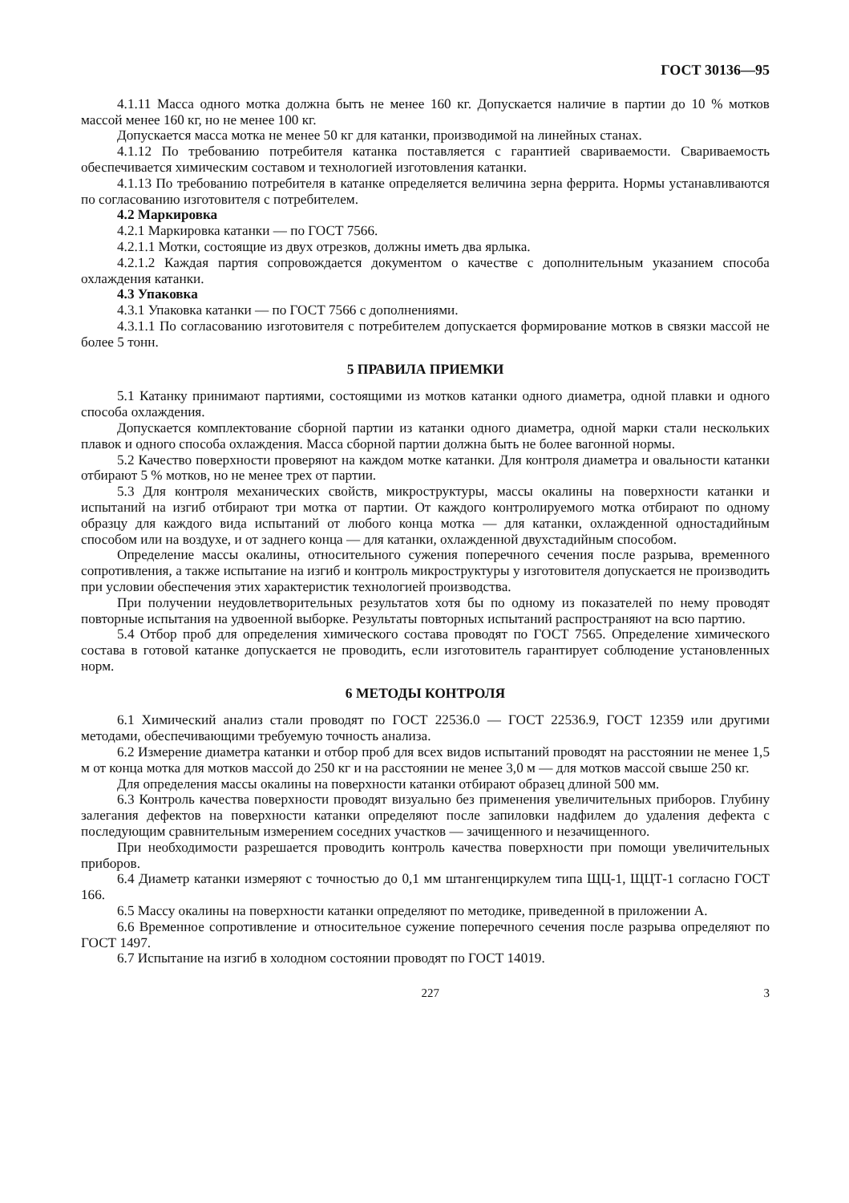ГОСТ 30136—95
4.1.11 Масса одного мотка должна быть не менее 160 кг. Допускается наличие в партии до 10 % мотков массой менее 160 кг, но не менее 100 кг.
Допускается масса мотка не менее 50 кг для катанки, производимой на линейных станах.
4.1.12 По требованию потребителя катанка поставляется с гарантией свариваемости. Свариваемость обеспечивается химическим составом и технологией изготовления катанки.
4.1.13 По требованию потребителя в катанке определяется величина зерна феррита. Нормы устанавливаются по согласованию изготовителя с потребителем.
4.2 Маркировка
4.2.1 Маркировка катанки — по ГОСТ 7566.
4.2.1.1 Мотки, состоящие из двух отрезков, должны иметь два ярлыка.
4.2.1.2 Каждая партия сопровождается документом о качестве с дополнительным указанием способа охлаждения катанки.
4.3 Упаковка
4.3.1 Упаковка катанки — по ГОСТ 7566 с дополнениями.
4.3.1.1 По согласованию изготовителя с потребителем допускается формирование мотков в связки массой не более 5 тонн.
5 ПРАВИЛА ПРИЕМКИ
5.1 Катанку принимают партиями, состоящими из мотков катанки одного диаметра, одной плавки и одного способа охлаждения.
Допускается комплектование сборной партии из катанки одного диаметра, одной марки стали нескольких плавок и одного способа охлаждения. Масса сборной партии должна быть не более вагонной нормы.
5.2 Качество поверхности проверяют на каждом мотке катанки. Для контроля диаметра и овальности катанки отбирают 5 % мотков, но не менее трех от партии.
5.3 Для контроля механических свойств, микроструктуры, массы окалины на поверхности катанки и испытаний на изгиб отбирают три мотка от партии. От каждого контролируемого мотка отбирают по одному образцу для каждого вида испытаний от любого конца мотка — для катанки, охлажденной одностадийным способом или на воздухе, и от заднего конца — для катанки, охлажденной двухстадийным способом.
Определение массы окалины, относительного сужения поперечного сечения после разрыва, временного сопротивления, а также испытание на изгиб и контроль микроструктуры у изготовителя допускается не производить при условии обеспечения этих характеристик технологией производства.
При получении неудовлетворительных результатов хотя бы по одному из показателей по нему проводят повторные испытания на удвоенной выборке. Результаты повторных испытаний распространяют на всю партию.
5.4 Отбор проб для определения химического состава проводят по ГОСТ 7565. Определение химического состава в готовой катанке допускается не проводить, если изготовитель гарантирует соблюдение установленных норм.
6 МЕТОДЫ КОНТРОЛЯ
6.1 Химический анализ стали проводят по ГОСТ 22536.0 — ГОСТ 22536.9, ГОСТ 12359 или другими методами, обеспечивающими требуемую точность анализа.
6.2 Измерение диаметра катанки и отбор проб для всех видов испытаний проводят на расстоянии не менее 1,5 м от конца мотка для мотков массой до 250 кг и на расстоянии не менее 3,0 м — для мотков массой свыше 250 кг.
Для определения массы окалины на поверхности катанки отбирают образец длиной 500 мм.
6.3 Контроль качества поверхности проводят визуально без применения увеличительных приборов. Глубину залегания дефектов на поверхности катанки определяют после запиловки надфилем до удаления дефекта с последующим сравнительным измерением соседних участков — зачищенного и незачищенного.
При необходимости разрешается проводить контроль качества поверхности при помощи увеличительных приборов.
6.4 Диаметр катанки измеряют с точностью до 0,1 мм штангенциркулем типа ЩЦ-1, ЩЦТ-1 согласно ГОСТ 166.
6.5 Массу окалины на поверхности катанки определяют по методике, приведенной в приложении А.
6.6 Временное сопротивление и относительное сужение поперечного сечения после разрыва определяют по ГОСТ 1497.
6.7 Испытание на изгиб в холодном состоянии проводят по ГОСТ 14019.
227 3